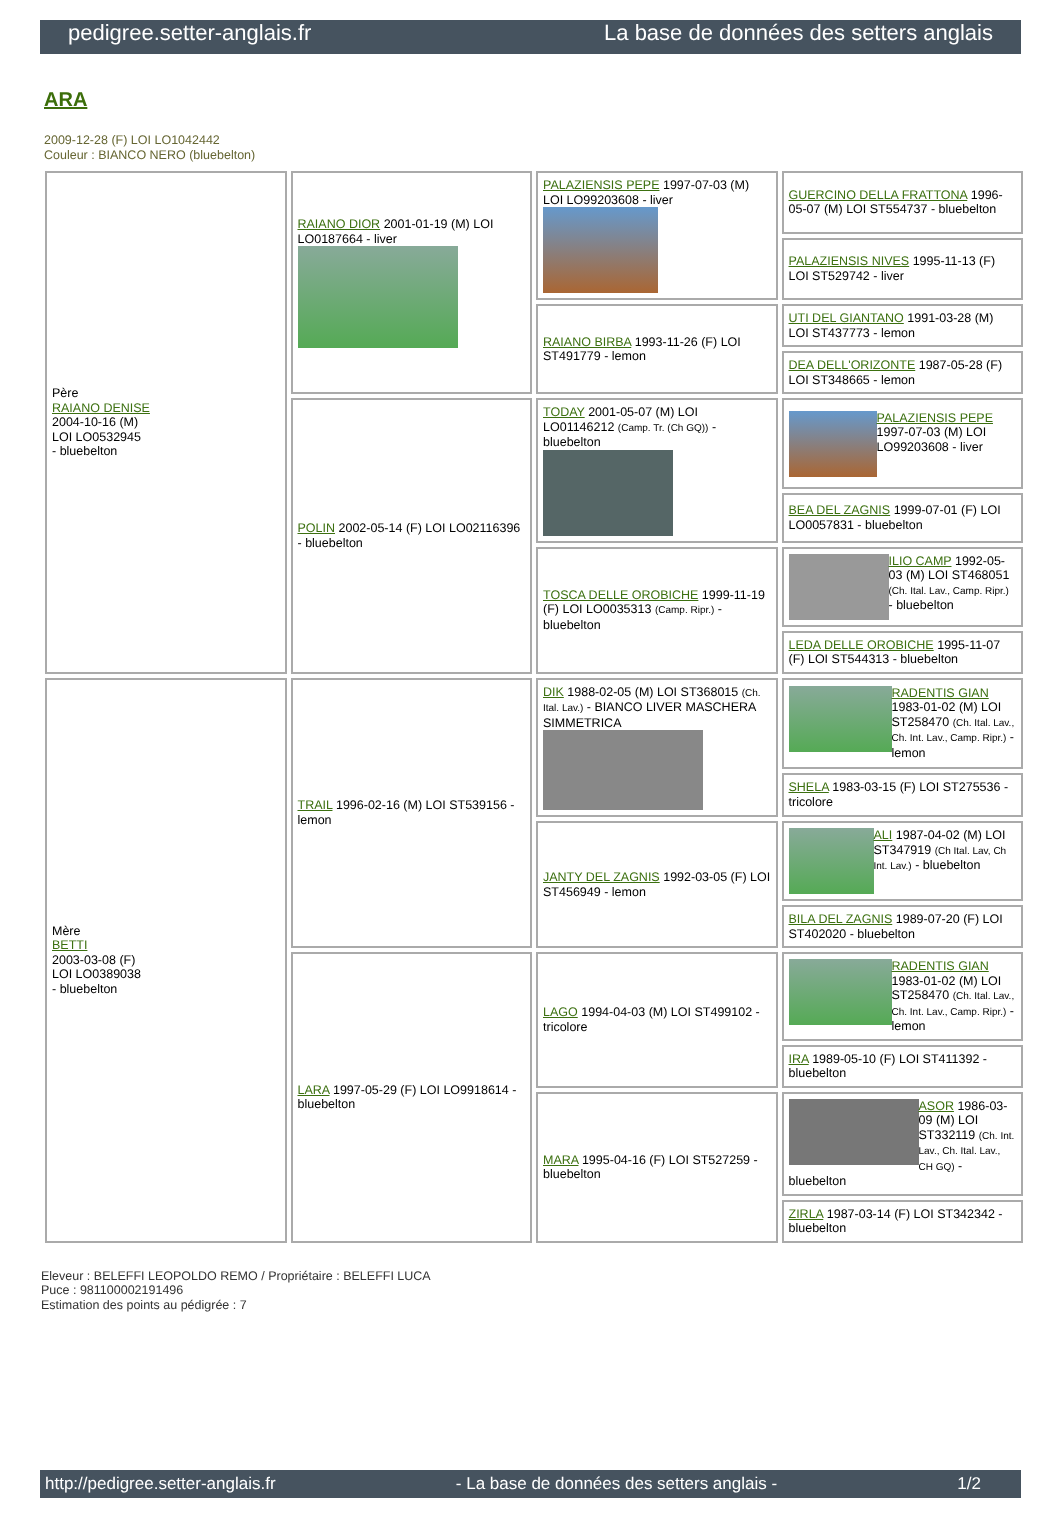pedigree.setter-anglais.fr La base de données des setters anglais
ARA
2009-12-28 (F) LOI LO1042442
Couleur : BIANCO NERO (bluebelton)
| Père RAIANO DENISE 2004-10-16 (M) LOI LO0532945 - bluebelton | RAIANO DIOR 2001-01-19 (M) LOI LO0187664 - liver | PALAZIENSIS PEPE 1997-07-03 (M) LOI LO99203608 - liver | GUERCINO DELLA FRATTONA 1996-05-07 (M) LOI ST554737 - bluebelton |
| | | | PALAZIENSIS NIVES 1995-11-13 (F) LOI ST529742 - liver |
| | | RAIANO BIRBA 1993-11-26 (F) LOI ST491779 - lemon | UTI DEL GIANTANO 1991-03-28 (M) LOI ST437773 - lemon |
| | | | DEA DELL'ORIZONTE 1987-05-28 (F) LOI ST348665 - lemon |
| | POLIN 2002-05-14 (F) LOI LO02116396 - bluebelton | TODAY 2001-05-07 (M) LOI LO01146212 (Camp. Tr. (Ch GQ)) - bluebelton | PALAZIENSIS PEPE 1997-07-03 (M) LOI LO99203608 - liver |
| | | | BEA DEL ZAGNIS 1999-07-01 (F) LOI LO0057831 - bluebelton |
| | | TOSCA DELLE OROBICHE 1999-11-19 (F) LOI LO0035313 (Camp. Ripr.) - bluebelton | ILIO CAMP 1992-05-03 (M) LOI ST468051 (Ch. Ital. Lav., Camp. Ripr.) - bluebelton |
| | | | LEDA DELLE OROBICHE 1995-11-07 (F) LOI ST544313 - bluebelton |
| Mère BETTI 2003-03-08 (F) LOI LO0389038 - bluebelton | TRAIL 1996-02-16 (M) LOI ST539156 - lemon | DIK 1988-02-05 (M) LOI ST368015 (Ch. Ital. Lav.) - BIANCO LIVER MASCHERA SIMMETRICA | RADENTIS GIAN 1983-01-02 (M) LOI ST258470 (Ch. Ital. Lav., Ch. Int. Lav., Camp. Ripr.) - lemon |
| | | | SHELA 1983-03-15 (F) LOI ST275536 - tricolore |
| | | JANTY DEL ZAGNIS 1992-03-05 (F) LOI ST456949 - lemon | ALI 1987-04-02 (M) LOI ST347919 (Ch Ital. Lav, Ch Int. Lav.) - bluebelton |
| | | | BILA DEL ZAGNIS 1989-07-20 (F) LOI ST402020 - bluebelton |
| | LARA 1997-05-29 (F) LOI LO9918614 - bluebelton | LAGO 1994-04-03 (M) LOI ST499102 - tricolore | RADENTIS GIAN 1983-01-02 (M) LOI ST258470 (Ch. Ital. Lav., Ch. Int. Lav., Camp. Ripr.) - lemon |
| | | | IRA 1989-05-10 (F) LOI ST411392 - bluebelton |
| | | MARA 1995-04-16 (F) LOI ST527259 - bluebelton | ASOR 1986-03-09 (M) LOI ST332119 (Ch. Int. Lav., Ch. Ital. Lav., CH GQ) - bluebelton |
| | | | ZIRLA 1987-03-14 (F) LOI ST342342 - bluebelton |
Eleveur : BELEFFI LEOPOLDO REMO / Propriétaire : BELEFFI LUCA
Puce : 981100002191496
Estimation des points au pédigrée : 7
http://pedigree.setter-anglais.fr - La base de données des setters anglais - 1/2